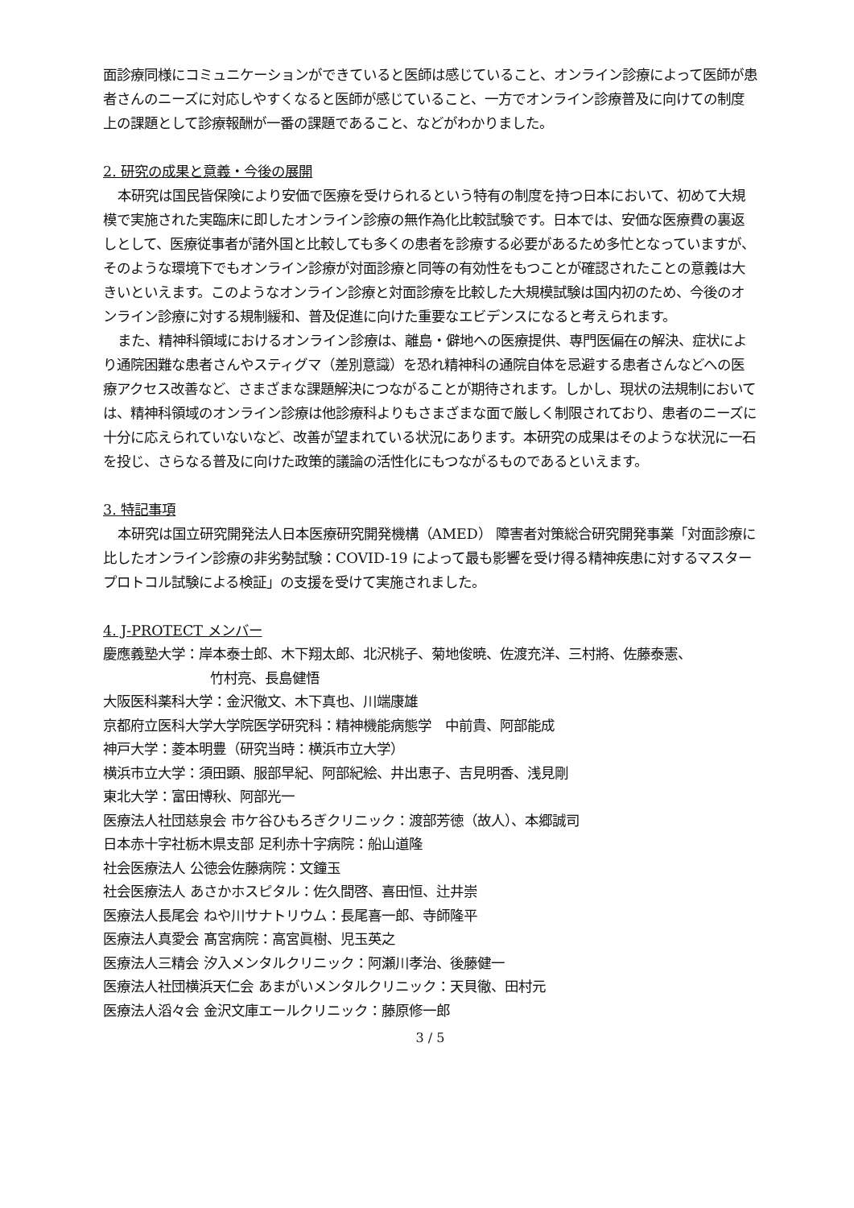面診療同様にコミュニケーションができていると医師は感じていること、オンライン診療によって医師が患者さんのニーズに対応しやすくなると医師が感じていること、一方でオンライン診療普及に向けての制度上の課題として診療報酬が一番の課題であること、などがわかりました。
2. 研究の成果と意義・今後の展開
本研究は国民皆保険により安価で医療を受けられるという特有の制度を持つ日本において、初めて大規模で実施された実臨床に即したオンライン診療の無作為化比較試験です。日本では、安価な医療費の裏返しとして、医療従事者が諸外国と比較しても多くの患者を診療する必要があるため多忙となっていますが、そのような環境下でもオンライン診療が対面診療と同等の有効性をもつことが確認されたことの意義は大きいといえます。このようなオンライン診療と対面診療を比較した大規模試験は国内初のため、今後のオンライン診療に対する規制緩和、普及促進に向けた重要なエビデンスになると考えられます。
また、精神科領域におけるオンライン診療は、離島・僻地への医療提供、専門医偏在の解決、症状により通院困難な患者さんやスティグマ（差別意識）を恐れ精神科の通院自体を忌避する患者さんなどへの医療アクセス改善など、さまざまな課題解決につながることが期待されます。しかし、現状の法規制においては、精神科領域のオンライン診療は他診療科よりもさまざまな面で厳しく制限されており、患者のニーズに十分に応えられていないなど、改善が望まれている状況にあります。本研究の成果はそのような状況に一石を投じ、さらなる普及に向けた政策的議論の活性化にもつながるものであるといえます。
3. 特記事項
本研究は国立研究開発法人日本医療研究開発機構（AMED） 障害者対策総合研究開発事業「対面診療に比したオンライン診療の非劣勢試験：COVID-19 によって最も影響を受け得る精神疾患に対するマスタープロトコル試験による検証」の支援を受けて実施されました。
4. J-PROTECT メンバー
慶應義塾大学：岸本泰士郎、木下翔太郎、北沢桃子、菊地俊暁、佐渡充洋、三村將、佐藤泰憲、
竹村亮、長島健悟
大阪医科薬科大学：金沢徹文、木下真也、川端康雄
京都府立医科大学大学院医学研究科：精神機能病態学　中前貴、阿部能成
神戸大学：菱本明豊（研究当時：横浜市立大学）
横浜市立大学：須田顕、服部早紀、阿部紀絵、井出恵子、吉見明香、浅見剛
東北大学：富田博秋、阿部光一
医療法人社団慈泉会 市ケ谷ひもろぎクリニック：渡部芳徳（故人）、本郷誠司
日本赤十字社栃木県支部 足利赤十字病院：船山道隆
社会医療法人 公徳会佐藤病院：文鐘玉
社会医療法人 あさかホスピタル：佐久間啓、喜田恒、辻井崇
医療法人長尾会 ねや川サナトリウム：長尾喜一郎、寺師隆平
医療法人真愛会 髙宮病院：高宮眞樹、児玉英之
医療法人三精会 汐入メンタルクリニック：阿瀬川孝治、後藤健一
医療法人社団横浜天仁会 あまがいメンタルクリニック：天貝徹、田村元
医療法人滔々会 金沢文庫エールクリニック：藤原修一郎
3 / 5